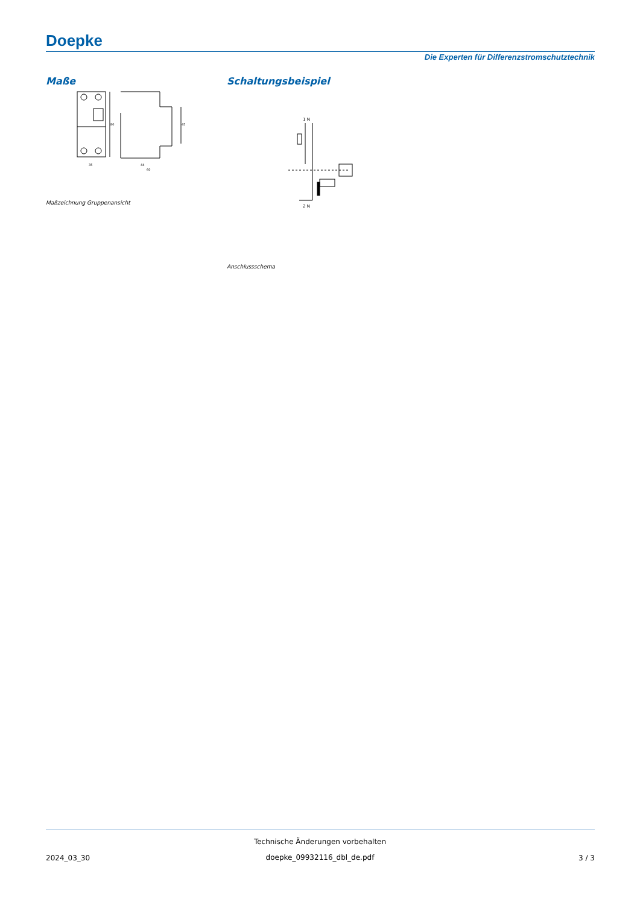Doepke
Die Experten für Differenzstromschutztechnik
Maße Schaltungsbeispiel
80
45
35
44
60
Maßzeichnung Gruppenansicht
1 N
2 N
Anschlussschema
Technische Änderungen vorbehalten
2024_03_30
doepke_09932116_dbl_de.pdf 3 / 3